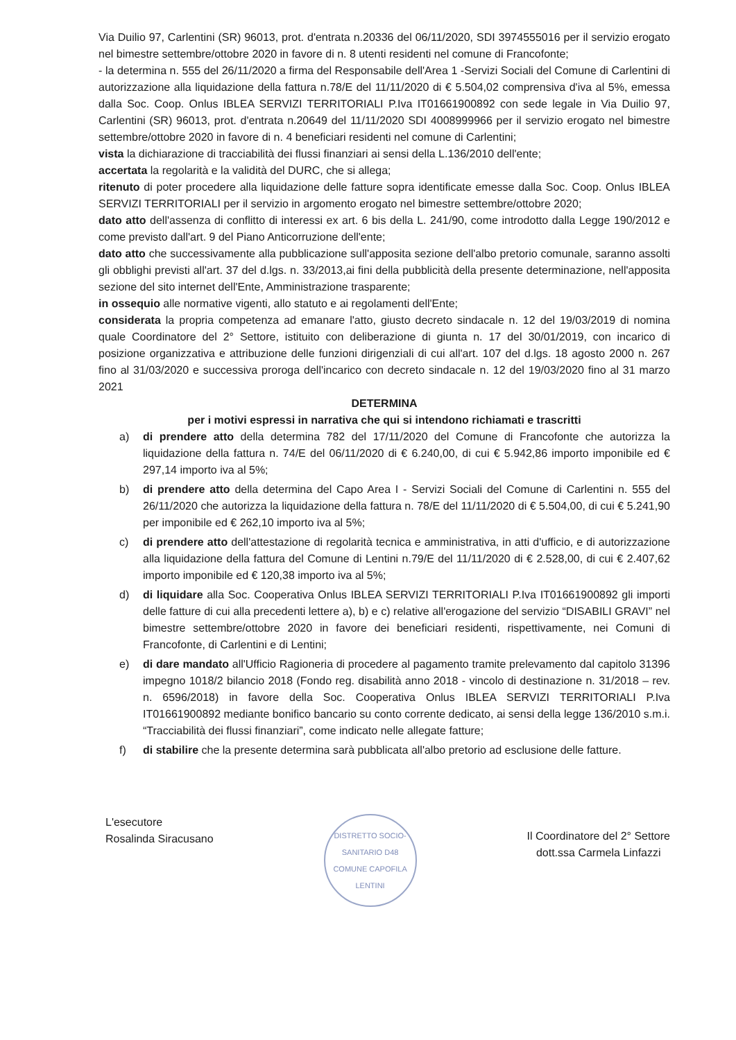Via Duilio 97, Carlentini (SR) 96013, prot. d'entrata n.20336 del 06/11/2020, SDI 3974555016 per il servizio erogato nel bimestre settembre/ottobre 2020 in favore di n. 8 utenti residenti nel comune di Francofonte;
- la determina n. 555 del 26/11/2020 a firma del Responsabile dell'Area 1 -Servizi Sociali del Comune di Carlentini di autorizzazione alla liquidazione della fattura n.78/E del 11/11/2020 di € 5.504,02 comprensiva d'iva al 5%, emessa dalla Soc. Coop. Onlus IBLEA SERVIZI TERRITORIALI P.Iva IT01661900892 con sede legale in Via Duilio 97, Carlentini (SR) 96013, prot. d'entrata n.20649 del 11/11/2020 SDI 4008999966 per il servizio erogato nel bimestre settembre/ottobre 2020 in favore di n. 4 beneficiari residenti nel comune di Carlentini;
vista la dichiarazione di tracciabilità dei flussi finanziari ai sensi della L.136/2010 dell'ente;
accertata la regolarità e la validità del DURC, che si allega;
ritenuto di poter procedere alla liquidazione delle fatture sopra identificate emesse dalla Soc. Coop. Onlus IBLEA SERVIZI TERRITORIALI per il servizio in argomento erogato nel bimestre settembre/ottobre 2020;
dato atto dell'assenza di conflitto di interessi ex art. 6 bis della L. 241/90, come introdotto dalla Legge 190/2012 e come previsto dall'art. 9 del Piano Anticorruzione dell'ente;
dato atto che successivamente alla pubblicazione sull'apposita sezione dell'albo pretorio comunale, saranno assolti gli obblighi previsti all'art. 37 del d.lgs. n. 33/2013,ai fini della pubblicità della presente determinazione, nell'apposita sezione del sito internet dell'Ente, Amministrazione trasparente;
in ossequio alle normative vigenti, allo statuto e ai regolamenti dell'Ente;
considerata la propria competenza ad emanare l'atto, giusto decreto sindacale n. 12 del 19/03/2019 di nomina quale Coordinatore del 2° Settore, istituito con deliberazione di giunta n. 17 del 30/01/2019, con incarico di posizione organizzativa e attribuzione delle funzioni dirigenziali di cui all'art. 107 del d.lgs. 18 agosto 2000 n. 267 fino al 31/03/2020 e successiva proroga dell'incarico con decreto sindacale n. 12 del 19/03/2020 fino al 31 marzo 2021
DETERMINA
per i motivi espressi in narrativa che qui si intendono richiamati e trascritti
a) di prendere atto della determina 782 del 17/11/2020 del Comune di Francofonte che autorizza la liquidazione della fattura n. 74/E del 06/11/2020 di € 6.240,00, di cui € 5.942,86 importo imponibile ed € 297,14 importo iva al 5%;
b) di prendere atto della determina del Capo Area I - Servizi Sociali del Comune di Carlentini n. 555 del 26/11/2020 che autorizza la liquidazione della fattura n. 78/E del 11/11/2020 di € 5.504,00, di cui € 5.241,90 per imponibile ed € 262,10 importo iva al 5%;
c) di prendere atto dell'attestazione di regolarità tecnica e amministrativa, in atti d'ufficio, e di autorizzazione alla liquidazione della fattura del Comune di Lentini n.79/E del 11/11/2020 di € 2.528,00, di cui € 2.407,62 importo imponibile ed € 120,38 importo iva al 5%;
d) di liquidare alla Soc. Cooperativa Onlus IBLEA SERVIZI TERRITORIALI P.Iva IT01661900892 gli importi delle fatture di cui alla precedenti lettere a), b) e c) relative all'erogazione del servizio “DISABILI GRAVI” nel bimestre settembre/ottobre 2020 in favore dei beneficiari residenti, rispettivamente, nei Comuni di Francofonte, di Carlentini e di Lentini;
e) di dare mandato all'Ufficio Ragioneria di procedere al pagamento tramite prelevamento dal capitolo 31396 impegno 1018/2 bilancio 2018 (Fondo reg. disabilità anno 2018 - vincolo di destinazione n. 31/2018 – rev. n. 6596/2018) in favore della Soc. Cooperativa Onlus IBLEA SERVIZI TERRITORIALI P.Iva IT01661900892 mediante bonifico bancario su conto corrente dedicato, ai sensi della legge 136/2010 s.m.i. “Tracciabilità dei flussi finanziari”, come indicato nelle allegate fatture;
f) di stabilire che la presente determina sarà pubblicata all'albo pretorio ad esclusione delle fatture.
L'esecutore
Rosalinda Siracusano
DISTRETTO SOCIO-SANITARIO D48
COMUNE CAPOFILA LENTINI
Il Coordinatore del 2° Settore
dott.ssa Carmela Linfazzi